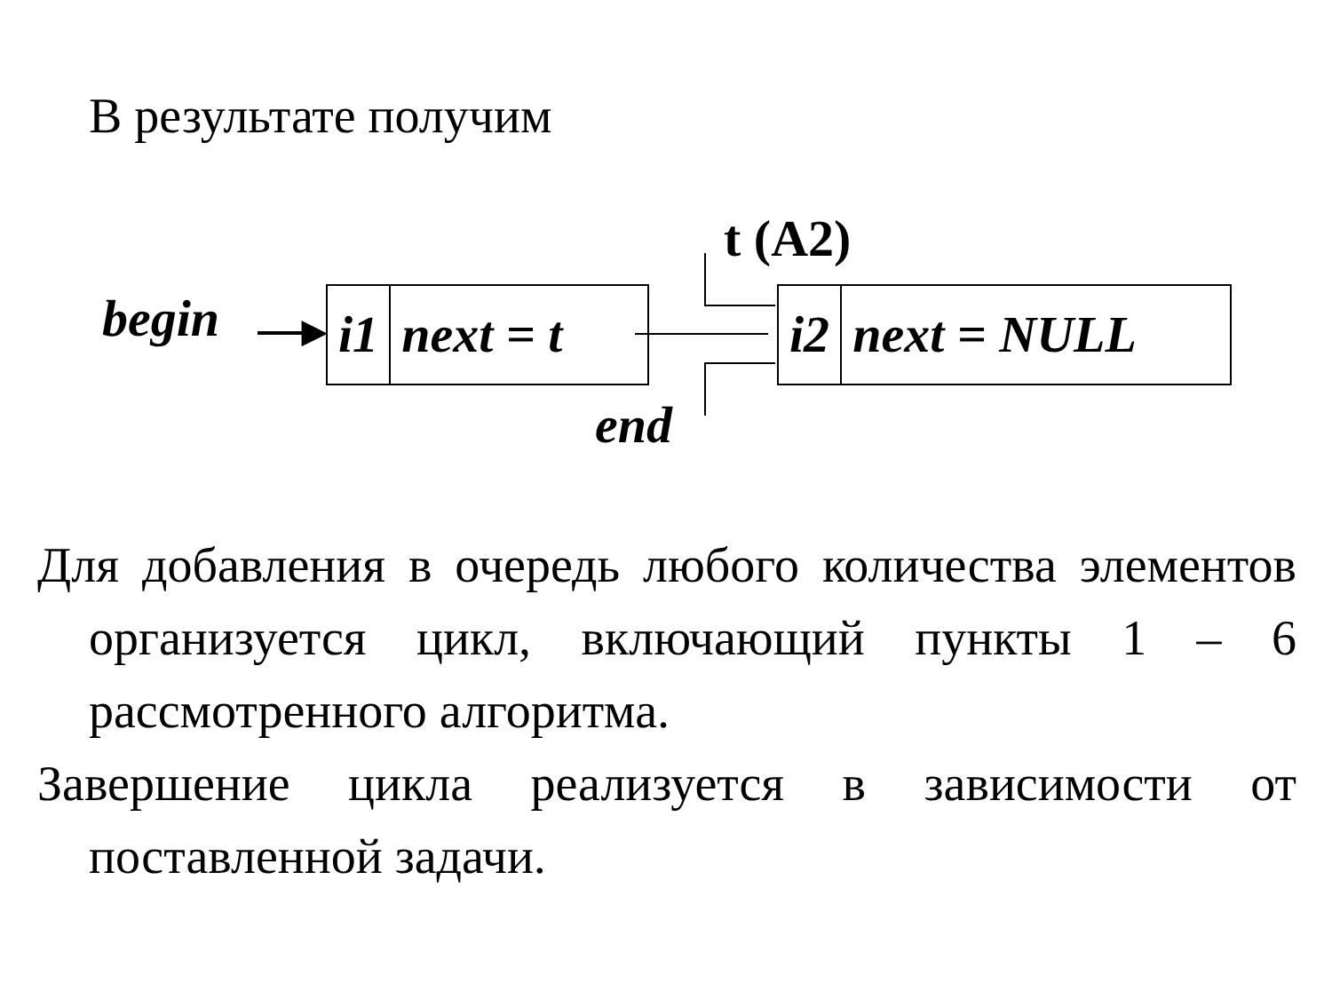В результате получим
begin ▶
i1 next = t
t (A2)
i2 next = NULL
end
Для добавления в очередь любого количества элементов организуется цикл, включающий пункты 1 – 6 рассмотренного алгоритма.
Завершение цикла реализуется в зависимости от поставленной задачи.